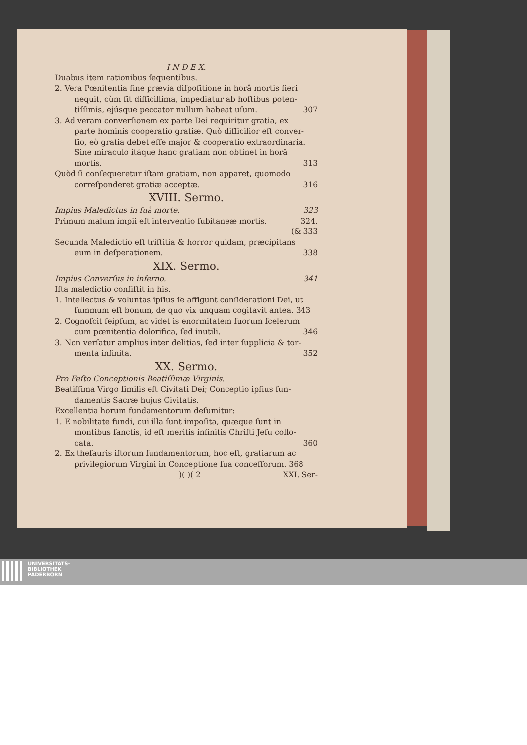I N D E X.
Duabus item rationibus ſequentibus.
2. Vera Pœnitentia ſine prævia diſpoſitione in horâ mortis fieri
nequit, cùm ſit difficillima, impediatur ab hoſtibus poten-
tiſſimis, ejúsque peccator nullum habeat uſum. 307
3. Ad veram converſionem ex parte Dei requiritur gratia, ex
parte hominis cooperatio gratiæ. Quò difficilior eſt conver-
ſio, eò gratia debet eſſe major & cooperatio extraordinaria.
Sine miraculo itáque hanc gratiam non obtinet in horâ
mortis. 313
Quòd ſi conſequeretur iſtam gratiam, non apparet, quomodo
correſponderet gratiæ acceptæ. 316
XVIII. Sermo.
Impius Maledictus in ſuâ morte. 323
Primum malum impii eſt interventio ſubitaneæ mortis. 324.
(& 333
Secunda Maledictio eſt triſtitia & horror quidam, præcipitans
eum in deſperationem. 338
XIX. Sermo.
Impius Converſus in inferno. 341
Iſta maledictio conſiſtit in his.
1. Intellectus & voluntas ipſius ſe affigunt conſiderationi Dei, ut
ſummum eſt bonum, de quo vix unquam cogitavit antea. 343
2. Cognoſcit ſeipſum, ac videt is enormitatem ſuorum ſcelerum
cum pœnitentia dolorifica, ſed inutili. 346
3. Non verſatur amplius inter delitias, ſed inter ſupplicia & tor-
menta infinita. 352
XX. Sermo.
Pro Feſto Conceptionis Beatiſſimæ Virginis.
Beatiſſima Virgo ſimilis eſt Civitati Dei; Conceptio ipſius fun-
damentis Sacræ hujus Civitatis.
Excellentia horum fundamentorum deſumitur:
1. E nobilitate fundi, cui illa ſunt impoſita, quæque ſunt in
montibus ſanctis, id eſt meritis infinitis Chriſti Jeſu collo-
cata. 360
2. Ex theſauris iſtorum fundamentorum, hoc eſt, gratiarum ac
privilegiorum Virgini in Conceptione ſua conceſſorum. 368
)( )( 2 XXI. Ser-
UNIVERSITÄTS-
BIBLIOTHEK
PADERBORN